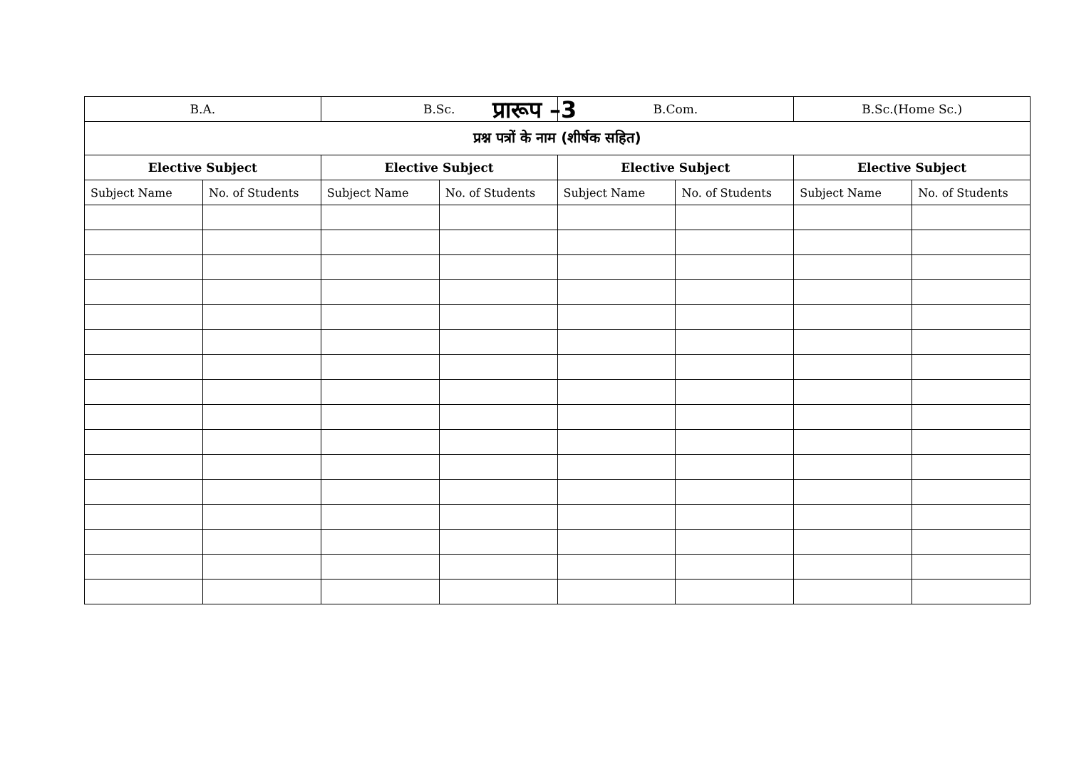प्रारूप –3
| B.A. | | B.Sc. | | B.Com. | | B.Sc.(Home Sc.) | |
| --- | --- | --- | --- | --- | --- | --- | --- |
| प्रश्न पत्रों के नाम (शीर्षक सहित) | | | | | | | |
| Elective Subject | | Elective Subject | | Elective Subject | | Elective Subject | |
| Subject Name | No. of Students | Subject Name | No. of Students | Subject Name | No. of Students | Subject Name | No. of Students |